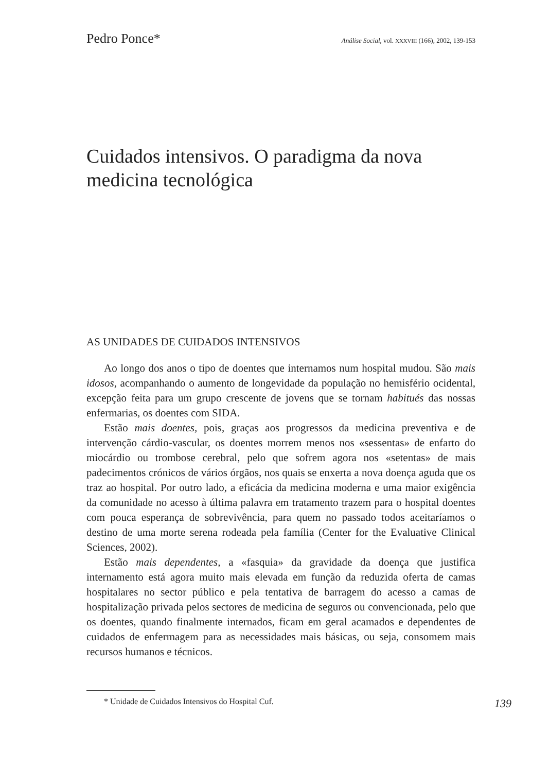Pedro Ponce* Análise Social, vol. XXXVIII (166), 2002, 139-153
Cuidados intensivos. O paradigma da nova medicina tecnológica
AS UNIDADES DE CUIDADOS INTENSIVOS
Ao longo dos anos o tipo de doentes que internamos num hospital mudou. São mais idosos, acompanhando o aumento de longevidade da população no hemisfério ocidental, excepção feita para um grupo crescente de jovens que se tornam habitués das nossas enfermarias, os doentes com SIDA.
Estão mais doentes, pois, graças aos progressos da medicina preventiva e de intervenção cárdio-vascular, os doentes morrem menos nos «sessentas» de enfarto do miocárdio ou trombose cerebral, pelo que sofrem agora nos «setentas» de mais padecimentos crónicos de vários órgãos, nos quais se enxerta a nova doença aguda que os traz ao hospital. Por outro lado, a eficácia da medicina moderna e uma maior exigência da comunidade no acesso à última palavra em tratamento trazem para o hospital doentes com pouca esperança de sobrevivência, para quem no passado todos aceitaríamos o destino de uma morte serena rodeada pela família (Center for the Evaluative Clinical Sciences, 2002).
Estão mais dependentes, a «fasquia» da gravidade da doença que justifica internamento está agora muito mais elevada em função da reduzida oferta de camas hospitalares no sector público e pela tentativa de barragem do acesso a camas de hospitalização privada pelos sectores de medicina de seguros ou convencionada, pelo que os doentes, quando finalmente internados, ficam em geral acamados e dependentes de cuidados de enfermagem para as necessidades mais básicas, ou seja, consomem mais recursos humanos e técnicos.
* Unidade de Cuidados Intensivos do Hospital Cuf. 139